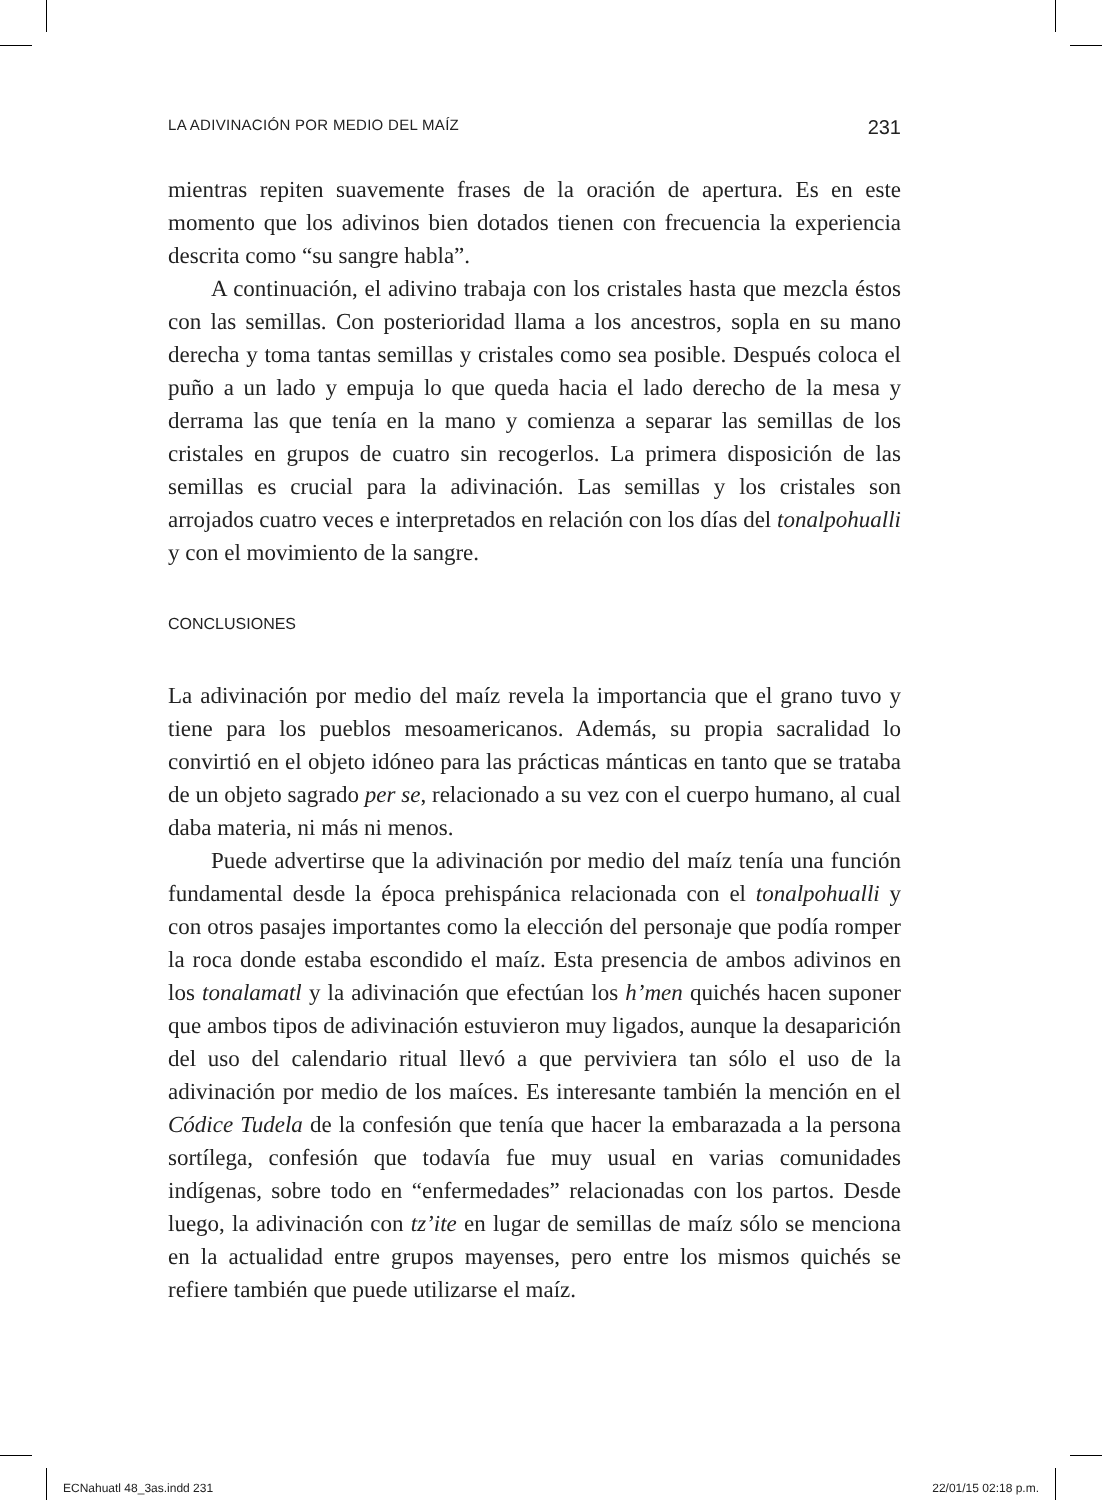LA ADIVINACIÓN POR MEDIO DEL MAÍZ 231
mientras repiten suavemente frases de la oración de apertura. Es en este momento que los adivinos bien dotados tienen con frecuencia la experiencia descrita como “su sangre habla”.
A continuación, el adivino trabaja con los cristales hasta que mezcla éstos con las semillas. Con posterioridad llama a los ancestros, sopla en su mano derecha y toma tantas semillas y cristales como sea posible. Después coloca el puño a un lado y empuja lo que queda hacia el lado derecho de la mesa y derrama las que tenía en la mano y comienza a separar las semillas de los cristales en grupos de cuatro sin recogerlos. La primera disposición de las semillas es crucial para la adivinación. Las semillas y los cristales son arrojados cuatro veces e interpretados en relación con los días del tonalpohualli y con el movimiento de la sangre.
CONCLUSIONES
La adivinación por medio del maíz revela la importancia que el grano tuvo y tiene para los pueblos mesoamericanos. Además, su propia sacralidad lo convirtió en el objeto idóneo para las prácticas mánticas en tanto que se trataba de un objeto sagrado per se, relacionado a su vez con el cuerpo humano, al cual daba materia, ni más ni menos.
Puede advertirse que la adivinación por medio del maíz tenía una función fundamental desde la época prehispánica relacionada con el tonalpohualli y con otros pasajes importantes como la elección del personaje que podía romper la roca donde estaba escondido el maíz. Esta presencia de ambos adivinos en los tonalamatl y la adivinación que efectúan los h’men quichés hacen suponer que ambos tipos de adivinación estuvieron muy ligados, aunque la desaparición del uso del calendario ritual llevó a que perviviera tan sólo el uso de la adivinación por medio de los maíces. Es interesante también la mención en el Códice Tudela de la confesión que tenía que hacer la embarazada a la persona sortílega, confesión que todavía fue muy usual en varias comunidades indígenas, sobre todo en “enfermedades” relacionadas con los partos. Desde luego, la adivinación con tz’ite en lugar de semillas de maíz sólo se menciona en la actualidad entre grupos mayenses, pero entre los mismos quichés se refiere también que puede utilizarse el maíz.
ECNahuatl 48_3as.indd 231 22/01/15 02:18 p.m.